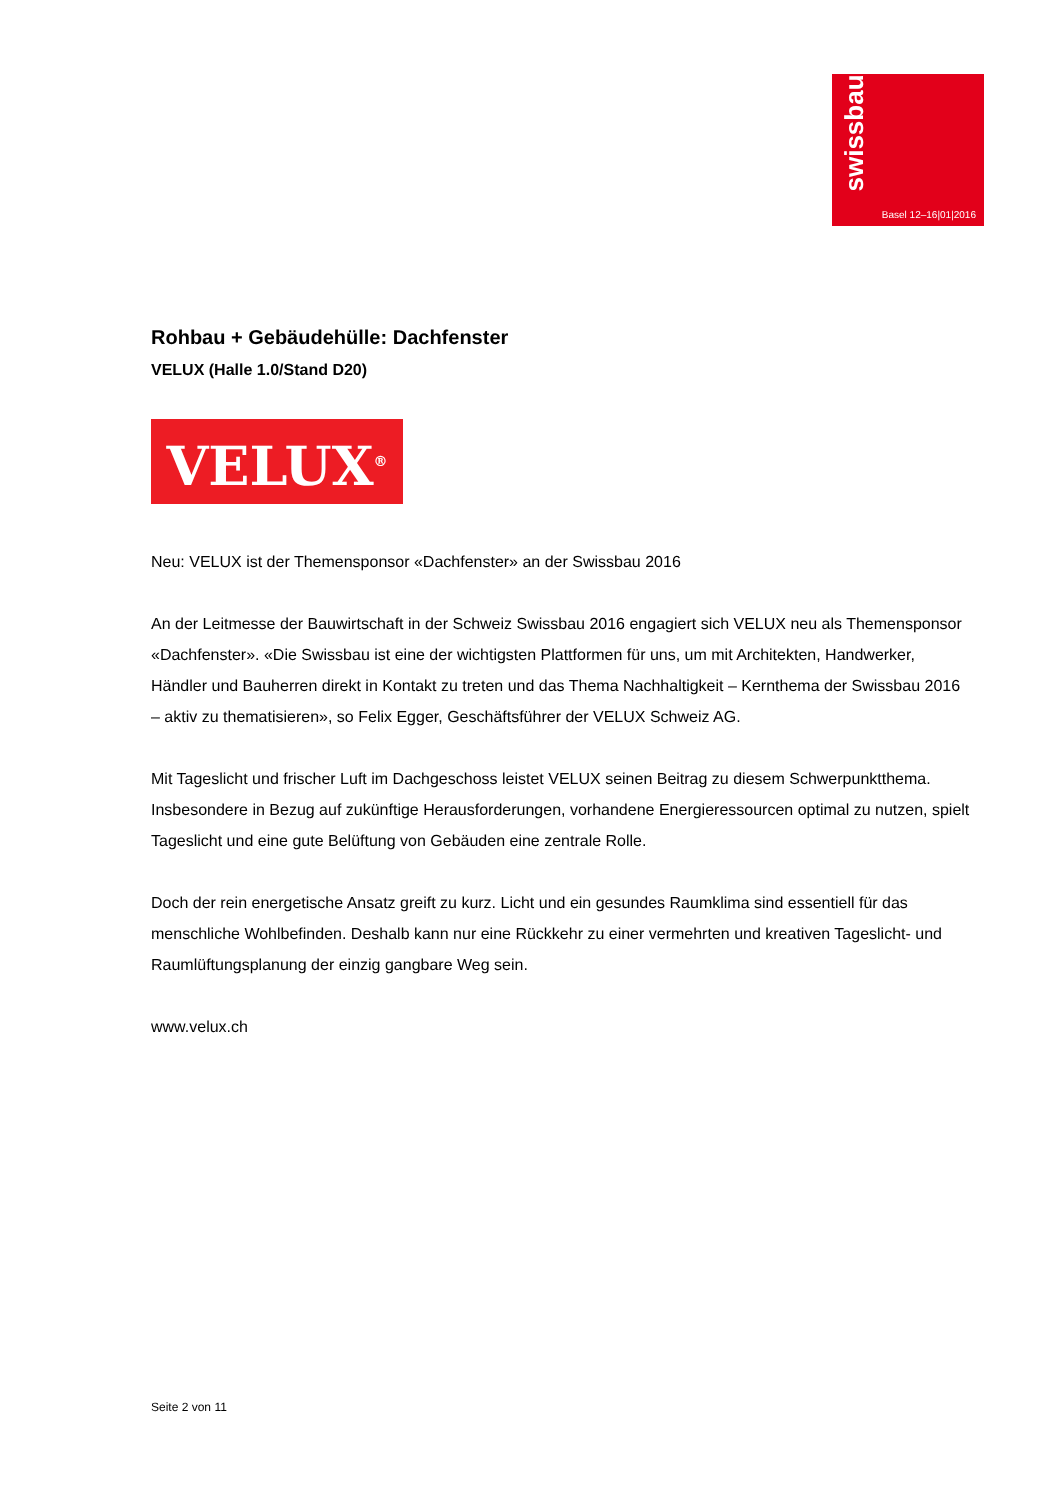swissbau
Basel 12–16|01|2016
Rohbau + Gebäudehülle: Dachfenster
VELUX (Halle 1.0/Stand D20)
VELUX<sup>®</sup>
Neu: VELUX ist der Themensponsor «Dachfenster» an der Swissbau 2016
An der Leitmesse der Bauwirtschaft in der Schweiz Swissbau 2016 engagiert sich VELUX neu als Themensponsor «Dachfenster». «Die Swissbau ist eine der wichtigsten Plattformen für uns, um mit Architekten, Handwerker, Händler und Bauherren direkt in Kontakt zu treten und das Thema Nachhaltigkeit – Kernthema der Swissbau 2016 – aktiv zu thematisieren», so Felix Egger, Geschäftsführer der VELUX Schweiz AG.
Mit Tageslicht und frischer Luft im Dachgeschoss leistet VELUX seinen Beitrag zu diesem Schwerpunktthema. Insbesondere in Bezug auf zukünftige Herausforderungen, vorhandene Energieressourcen optimal zu nutzen, spielt Tageslicht und eine gute Belüftung von Gebäuden eine zentrale Rolle.
Doch der rein energetische Ansatz greift zu kurz. Licht und ein gesundes Raumklima sind essentiell für das menschliche Wohlbefinden. Deshalb kann nur eine Rückkehr zu einer vermehrten und kreativen Tageslicht- und Raumlüftungsplanung der einzig gangbare Weg sein.
www.velux.ch
Seite 2 von 11